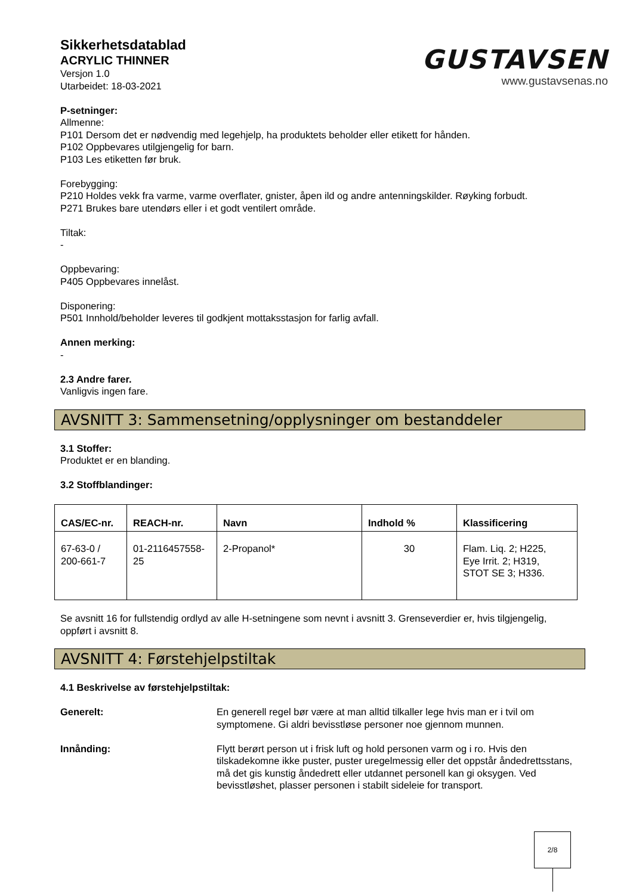Sikkerhetsdatablad
ACRYLIC THINNER
Versjon 1.0
Utarbeidet: 18-03-2021
GUSTAVSEN
www.gustavsenas.no
P-setninger:
Allmenne:
P101 Dersom det er nødvendig med legehjelp, ha produktets beholder eller etikett for hånden.
P102 Oppbevares utilgjengelig for barn.
P103 Les etiketten før bruk.
Forebygging:
P210 Holdes vekk fra varme, varme overflater, gnister, åpen ild og andre antenningskilder. Røyking forbudt.
P271 Brukes bare utendørs eller i et godt ventilert område.
Tiltak:
-
Oppbevaring:
P405 Oppbevares innelåst.
Disponering:
P501 Innhold/beholder leveres til godkjent mottaksstasjon for farlig avfall.
Annen merking:
-
2.3 Andre farer.
Vanligvis ingen fare.
AVSNITT 3: Sammensetning/opplysninger om bestanddeler
3.1 Stoffer:
Produktet er en blanding.
3.2 Stoffblandinger:
| CAS/EC-nr. | REACH-nr. | Navn | Indhold % | Klassificering |
| --- | --- | --- | --- | --- |
| 67-63-0 / 200-661-7 | 01-2116457558- 25 | 2-Propanol* | 30 | Flam. Liq. 2; H225, Eye Irrit. 2; H319, STOT SE 3; H336. |
Se avsnitt 16 for fullstendig ordlyd av alle H-setningene som nevnt i avsnitt 3. Grenseverdier er, hvis tilgjengelig, oppført i avsnitt 8.
AVSNITT 4: Førstehjelpstiltak
4.1 Beskrivelse av førstehjelpstiltak:
Generelt: En generell regel bør være at man alltid tilkaller lege hvis man er i tvil om symptomene. Gi aldri bevisstløse personer noe gjennom munnen.
Innånding: Flytt berørt person ut i frisk luft og hold personen varm og i ro. Hvis den tilskadekomne ikke puster, puster uregelmessig eller det oppstår åndedrettsstans, må det gis kunstig åndedrett eller utdannet personell kan gi oksygen. Ved bevisstløshet, plasser personen i stabilt sideleie for transport.
2/8